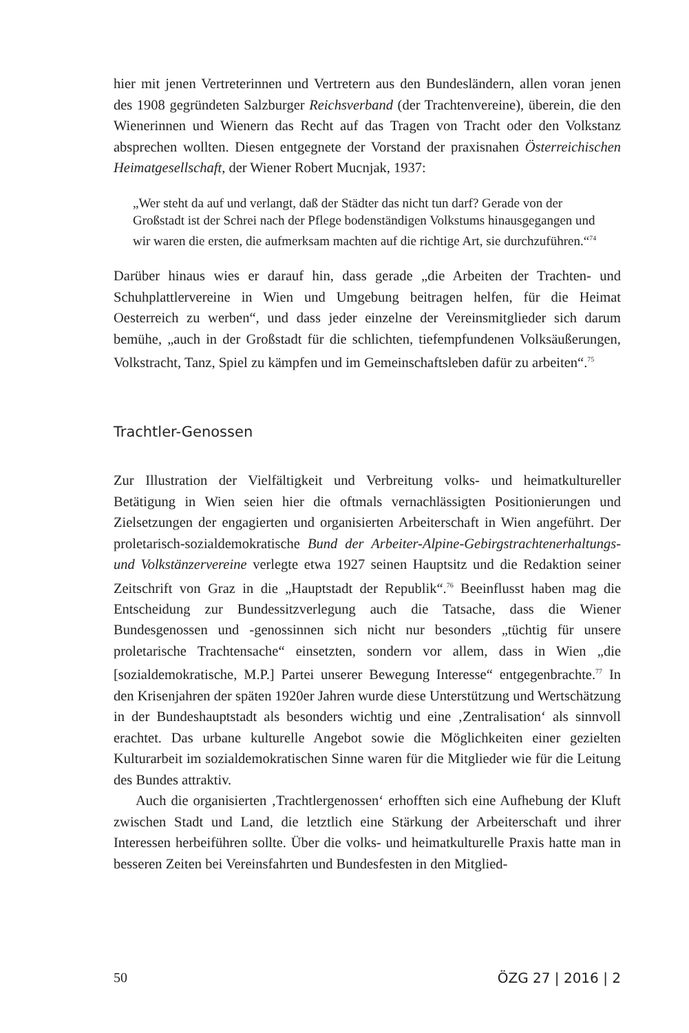hier mit jenen Vertreterinnen und Vertretern aus den Bundesländern, allen voran jenen des 1908 gegründeten Salzburger Reichsverband (der Trachtenvereine), über­ein, die den Wienerinnen und Wienern das Recht auf das Tragen von Tracht oder den Volkstanz absprechen wollten. Diesen entgegnete der Vorstand der praxisnahen Österreichischen Heimatgesellschaft, der Wiener Robert Mucnjak, 1937:
„Wer steht da auf und verlangt, daß der Städter das nicht tun darf? Gerade von der Großstadt ist der Schrei nach der Pflege bodenständigen Volkstums hinausgegangen und wir waren die ersten, die aufmerksam machten auf die richtige Art, sie durchzuführen.“<sup>74</sup>
Darüber hinaus wies er darauf hin, dass gerade „die Arbeiten der Trachten- und Schuhplattlervereine in Wien und Umgebung beitragen helfen, für die Heimat Oesterreich zu werben“, und dass jeder einzelne der Vereinsmitglieder sich darum bemühe, „auch in der Großstadt für die schlichten, tiefempfundenen Volksäuße­rungen, Volkstracht, Tanz, Spiel zu kämpfen und im Gemeinschaftsleben dafür zu arbeiten“.<sup>75</sup>
Trachtler-Genossen
Zur Illustration der Vielfältigkeit und Verbreitung volks- und heimatkultureller Betätigung in Wien seien hier die oftmals vernachlässigten Positionierungen und Zielsetzungen der engagierten und organisierten Arbeiterschaft in Wien ange­führt. Der proletarisch-sozialdemokratische Bund der Arbeiter-Alpine-Gebirgstrach­tenerhaltungs- und Volkstänzervereine verlegte etwa 1927 seinen Hauptsitz und die Redaktion seiner Zeitschrift von Graz in die „Hauptstadt der Republik“.<sup>76</sup> Beein­flusst haben mag die Entscheidung zur Bundessitzverlegung auch die Tatsache, dass die Wiener Bundesgenossen und -genossinnen sich nicht nur besonders „tüch­tig für unsere proletarische Trachtensache“ einsetzten, sondern vor allem, dass in Wien „die [sozialdemokratische, M.P.] Partei unserer Bewegung Interesse“ entge­genbrachte.<sup>77</sup> In den Krisenjahren der späten 1920er Jahren wurde diese Unterstüt­zung und Wertschätzung in der Bundeshauptstadt als besonders wichtig und eine ‚Zentralisation‘ als sinnvoll erachtet. Das urbane kulturelle Angebot sowie die Mög­lichkeiten einer gezielten Kulturarbeit im sozialdemokratischen Sinne waren für die Mitglieder wie für die Leitung des Bundes attraktiv.
Auch die organisierten ‚Trachtlergenossen‘ erhofften sich eine Aufhebung der Kluft zwischen Stadt und Land, die letztlich eine Stärkung der Arbeiterschaft und ihrer Interessen herbeiführen sollte. Über die volks- und heimatkulturelle Praxis hatte man in besseren Zeiten bei Vereinsfahrten und Bundesfesten in den Mitglied-
50 ÖZG 27 | 2016 | 2